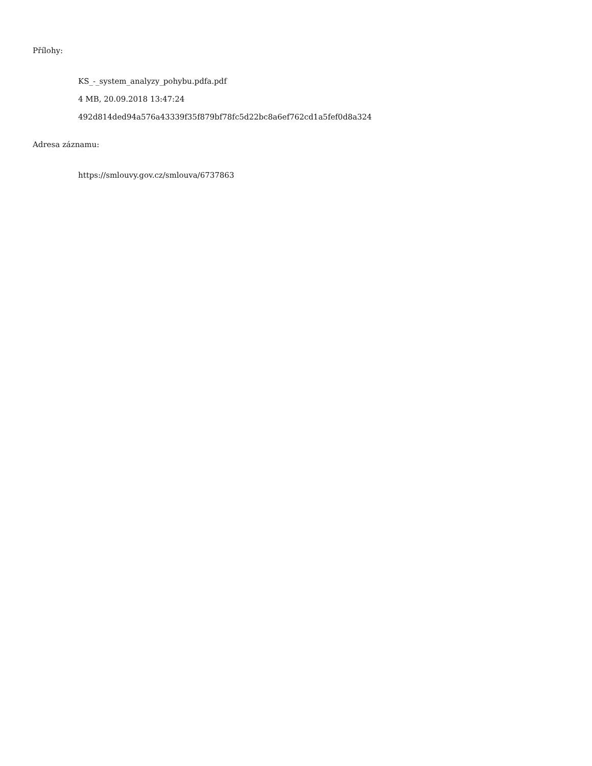Přílohy:
KS_-_system_analyzy_pohybu.pdfa.pdf
4 MB, 20.09.2018 13:47:24
492d814ded94a576a43339f35f879bf78fc5d22bc8a6ef762cd1a5fef0d8a324
Adresa záznamu:
https://smlouvy.gov.cz/smlouva/6737863